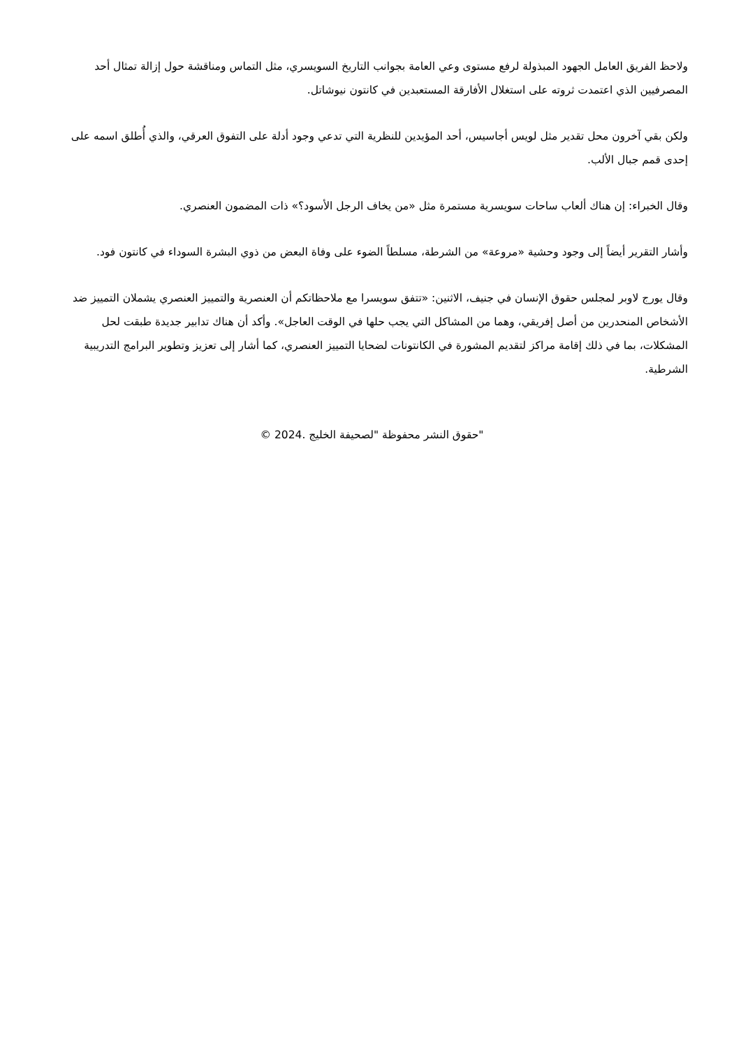ولاحظ الفريق العامل الجهود المبذولة لرفع مستوى وعي العامة بجوانب التاريخ السويسري، مثل التماس ومناقشة حول إزالة تمثال أحد المصرفيين الذي اعتمدت ثروته على استغلال الأفارقة المستعبدين في كانتون نيوشاتل.
ولكن بقي آخرون محل تقدير مثل لويس أجاسيس، أحد المؤيدين للنظرية التي تدعي وجود أدلة على التفوق العرقي، والذي أُطلق اسمه على إحدى قمم جبال الألب.
وقال الخبراء: إن هناك ألعاب ساحات سويسرية مستمرة مثل «من يخاف الرجل الأسود؟» ذات المضمون العنصري.
وأشار التقرير أيضاً إلى وجود وحشية «مروعة» من الشرطة، مسلطاً الضوء على وفاة البعض من ذوي البشرة السوداء في كانتون فود.
وقال يورج لاوبر لمجلس حقوق الإنسان في جنيف، الاثنين: «تتفق سويسرا مع ملاحظاتكم أن العنصرية والتمييز العنصري يشملان التمييز ضد الأشخاص المنحدرين من أصل إفريقي، وهما من المشاكل التي يجب حلها في الوقت العاجل». وأكد أن هناك تدابير جديدة طبقت لحل المشكلات، بما في ذلك إقامة مراكز لتقديم المشورة في الكانتونات لضحايا التمييز العنصري، كما أشار إلى تعزيز وتطوير البرامج التدريبية الشرطية.
"حقوق النشر محفوظة "لصحيفة الخليج .2024 ©